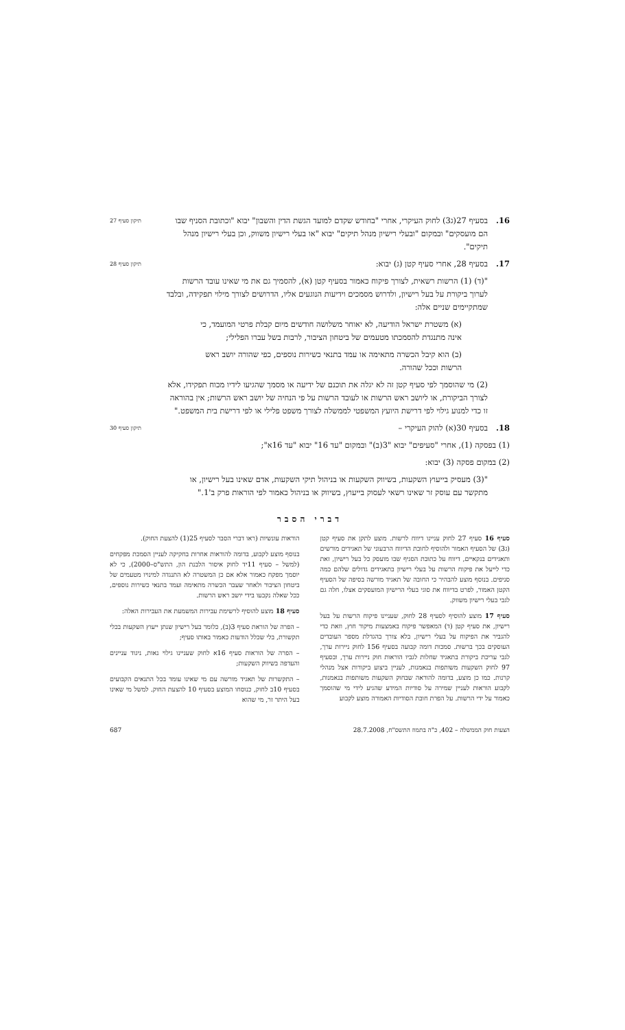16. בסעיף 27(ג3) לחוק העיקרי, אחרי "בחודש שקדם למועד הגשת הדין והשבון" יבוא "וכתובת הסניף שבו הם מועסקים" ובמקום "ובעלי רישיון מנהל תיקים" יבוא "או בעלי רישיון משווק, וכן בעלי רישיון מנהל תיקים".
תיקון סעיף 27
17. בסעיף 28, אחרי סעיף קטן (ג) יבוא:
תיקון סעיף 28
"(ד) (1) הרשות רשאית, לצורך פיקוח כאמור בסעיף קטן (א), להסמיך גם את מי שאינו עובד הרשות לערוך ביקורת על בעל רישיון, ולדרוש מסמכים וידיעות הנוגעים אליו, הדרושים לצורך מילוי תפקידה, ובלבד שמתקיימים שניים אלה:
(א) משטרת ישראל הודיעה, לא יאוחר משלושה חודשים מיום קבלת פרטי המועמד, כי אינה מתנגדת להסמכתו מטעמים של ביטחון הציבור, לרבות בשל עברו הפלילי;
(ב) הוא קיבל הכשרה מתאימה או עמד בתנאי כשירות נוספים, כפי שהורה יושב ראש הרשות וככל שהורה.
(2) מי שהוסמך לפי סעיף קטן זה לא יגלה את תוכנם של ידיעה או מסמך שהגיעו לידיו מכוח תפקידו, אלא לצורך הביקורת, או ליושב ראש הרשות או לעובד הרשות על פי הנחיה של יושב ראש הרשות; אין בהוראה זו כדי למנוע גילוי לפי דרישת היועץ המשפטי לממשלה לצורך משפט פלילי או לפי דרישת בית המשפט."
18. בסעיף 30(א) להוק העיקרי –
תיקון סעיף 30
(1) בפסקה (1), אחרי "סעיפים" יבוא "3(ב)" ובמקום "עד 16" יבוא "עד 16א";
(2) במקום פסקה (3) יבוא:
"(3) מעסיק בייעוץ השקעות, בשיווק השקעות או בניהול תיקי השקעות, אדם שאינו בעל רישיון, או מתקשר עם עוסק זר שאינו רשאי לעסוק בייעוץ, בשיווק או בניהול כאמור לפי הוראות פרק ב'1."
דברי הסבר
סעיף 16 סעיף 27 לחוק עניינו דיווח לרשות. מוצע לתקן את סעיף קטן (ג3) של הסעיף האמור ולהוסיף לחובת הדיווח הרבעוני של תאגידים מורשים ותאגידים בנקאיים, דיווח על כתובת הסניף שבו מועסק כל בעל רישיון, זאת כדי לייעל את פיקוח הרשות על בעלי רישיון בתאגידים גדולים שלהם כמה סניפים. בנוסף מוצע להבהיר כי החובה של תאגיד מורשה בסיפה של הסעיף הקטן האמור, לפרט בדיווח את סוגי בעלי הרישיון המועסקים אצלו, חלה גם לגבי בעלי רישיון משווק.
סעיף 17 מוצע להוסיף לסעיף 28 לחוק, שעניינו פיקוח הרשות על בעל רישיון, את סעיף קטן (ד) המאפשר פיקוח באמצעות מיקור חוץ, וזאת כדי להגביר את הפיקוח על בעלי רישיון, בלא צורך בהגדלת מספר העובדים העוסקים בכך ברשות. סמכות דומה קבועה בסעיף 156 לחוק ניירות ערך, לגבי עריכת ביקורת בתאגיד שחלות לגביו הוראות חוק ניירות ערך, ובסעיף 97 לחוק השקעות משותפות בנאמנות, לעניין ביצוע ביקורות אצל מנהלי קרנות. כמו כן מוצע, בדומה להוראה שבחוק השקעות משותפות בנאמנות, לקבוע הוראות לעניין שמירה על סודיות המידע שהגיע לידי מי שהוסמך כאמור על ידי הרשות. על הפרת חובת הסודיות האמורה מוצע לקבוע
הוראות עונשיות (ראו דברי הסבר לסעיף 25(1) להצעת החוק).
בנוסף מוצע לקבוע, בדומה להוראות אחרות בחקיקה לעניין הסמכת מפקחים (למשל – סעיף 11יד לחוק איסור הלבנת הון, התש"ס–2000), כי לא יוסמך מפקח כאמור אלא אם כן המשטרה לא התנגדה למינויו מטעמים של ביטחון הציבור ולאחר שעבר הכשרה מתאימה ועמד בתנאי כשירות נוספים, ככל שאלה נקבעו בידי יושב ראש הרשות.
סעיף 18 מוצע להוסיף לרשימת עבירות המשמעת את העבירות האלה:
– הפרה של הוראת סעיף 3(ב), כלומר בעל רישיון שנתן ייעוץ השקעות בכלי תקשורת, בלי שכלל הודעות כאמור באותו סעיף;
– הפרה של הוראות סעיף 16א לחוק שעניינו גילוי נאות, ניגוד עניינים והעדפה בשיווק השקעות;
– התקשרות של תאגיד מורשה עם מי שאינו עומד בכל התנאים הקבועים בסעיף 10ב לחוק, כנוסחו המוצע בסעיף 10 להצעת החוק. למשל מי שאינו בעל היתר זר, מי שהוא
הצעות חוק הממשלה – 402, כ"ה בתמוז התשס"ח, 28.7.2008 687